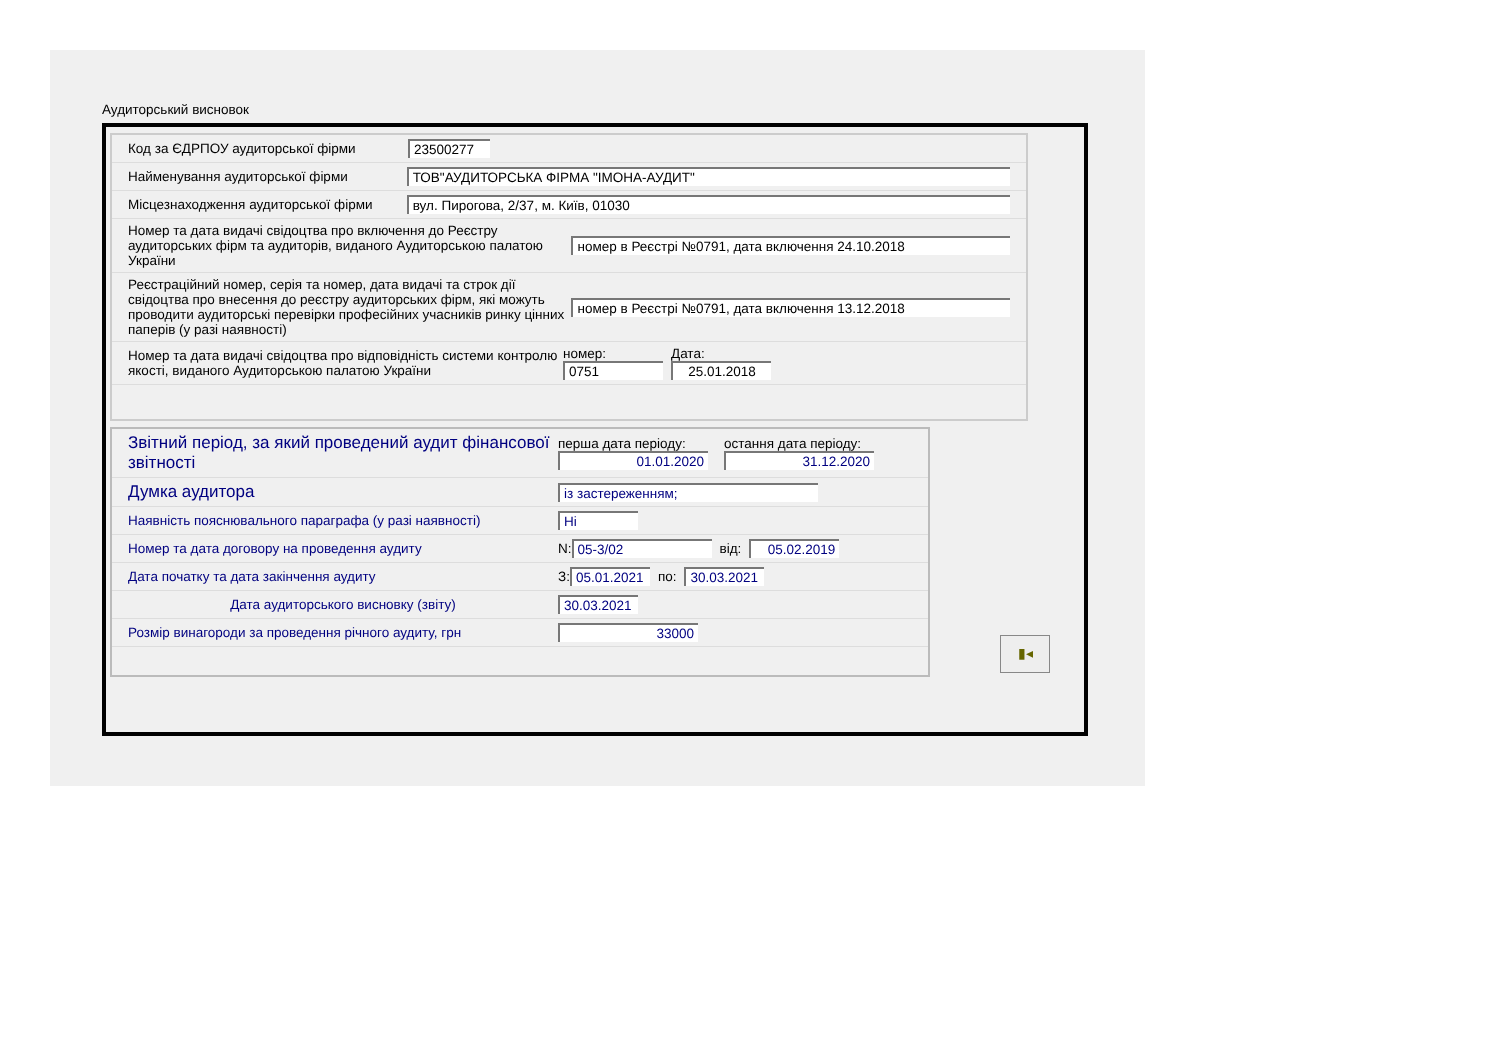Аудиторський висновок
Код за ЄДРПОУ аудиторської фірми 23500277
Найменування аудиторської фірми ТОВ"АУДИТОРСЬКА ФІРМА "ІМОНА-АУДИТ"
Місцезнаходження аудиторської фірми вул. Пирогова, 2/37, м. Київ, 01030
Номер та дата видачі свідоцтва про включення до Реєстру аудиторських фірм та аудиторів, виданого Аудиторською палатою України номер в Реєстрі №0791, дата включення 24.10.2018
Реєстраційний номер, серія та номер, дата видачі та строк дії свідоцтва про внесення до реєстру аудиторських фірм, які можуть проводити аудиторські перевірки професійних учасників ринку цінних паперів (у разі наявності) номер в Реєстрі №0791, дата включення 13.12.2018
Номер та дата видачі свідоцтва про відповідність системи контролю якості, виданого Аудиторською палатою України номер:
0751 Дата:
25.01.2018
Звітний період, за який проведений аудит фінансової звітності перша дата періоду:
01.01.2020 остання дата періоду:
31.12.2020
Думка аудитора із застереженням;
Наявність пояснювального параграфа (у разі наявності) Ні
Номер та дата договору на проведення аудиту N: 05-3/02 від: 05.02.2019
Дата початку та дата закінчення аудиту З: 05.01.2021 по: 30.03.2021
Дата аудиторського висновку (звіту) 30.03.2021
Розмір винагороди за проведення річного аудиту, грн 33000
▮◂